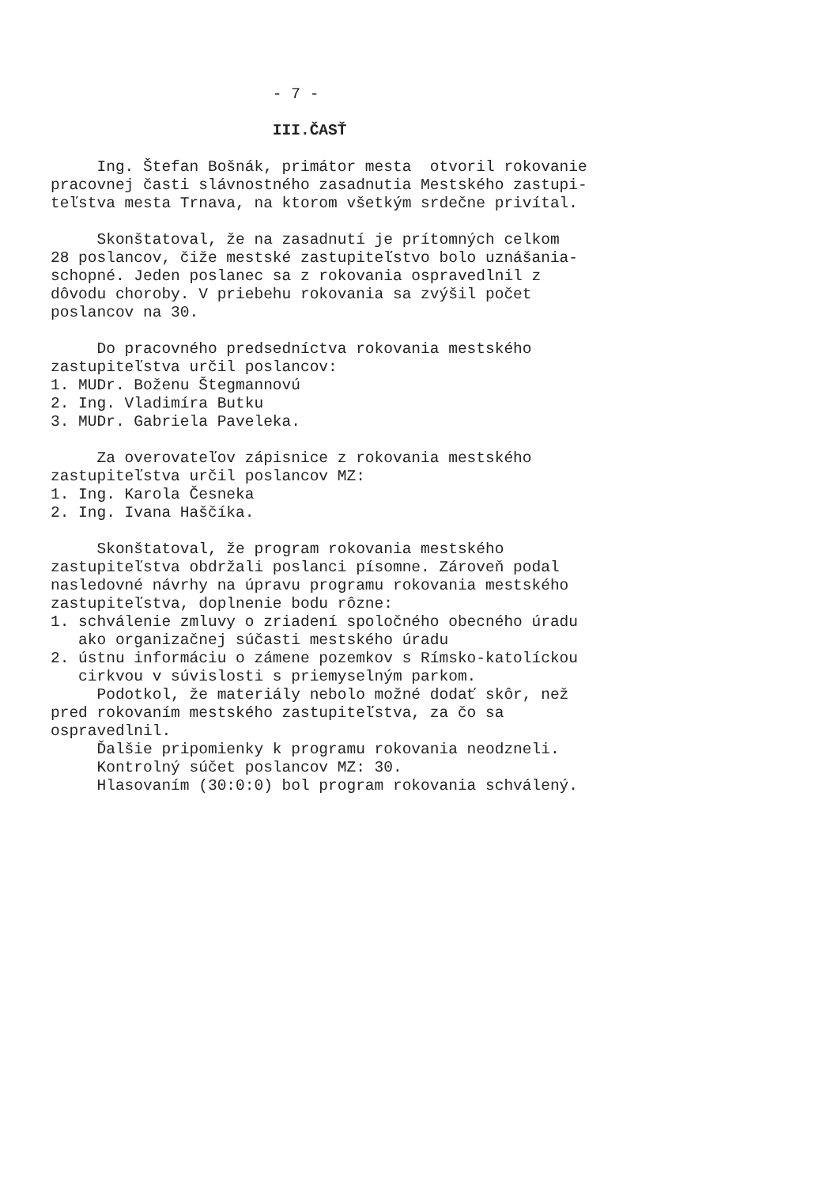- 7 -
III.ČASŤ
Ing. Štefan Bošnák, primátor mesta otvoril rokovanie pracovnej časti slávnostného zasadnutia Mestského zastupi- teľstva mesta Trnava, na ktorom všetkým srdečne privítal.
Skonštatoval, že na zasadnutí je prítomných celkom 28 poslancov, čiže mestské zastupiteľstvo bolo uznášania- schopné. Jeden poslanec sa z rokovania ospravedlnil z dôvodu choroby. V priebehu rokovania sa zvýšil počet poslancov na 30.
Do pracovného predsedníctva rokovania mestského zastupiteľstva určil poslancov: 1. MUDr. Boženu Štegmannovú 2. Ing. Vladimíra Butku 3. MUDr. Gabriela Paveleka.
Za overovateľov zápisnice z rokovania mestského zastupiteľstva určil poslancov MZ: 1. Ing. Karola Česneka 2. Ing. Ivana Haščíka.
Skonštatoval, že program rokovania mestského zastupiteľstva obdržali poslanci písomne. Zároveň podal nasledovné návrhy na úpravu programu rokovania mestského zastupiteľstva, doplnenie bodu rôzne: 1. schválenie zmluvy o zriadení spoločného obecného úradu ako organizačnej súčasti mestského úradu 2. ústnu informáciu o zámene pozemkov s Rímsko-katolíckou cirkvou v súvislosti s priemyselným parkom. Podotkol, že materiály nebolo možné dodať skôr, než pred rokovaním mestského zastupiteľstva, za čo sa ospravedlnil. Ďalšie pripomienky k programu rokovania neodzneli. Kontrolný súčet poslancov MZ: 30. Hlasovaním (30:0:0) bol program rokovania schválený.